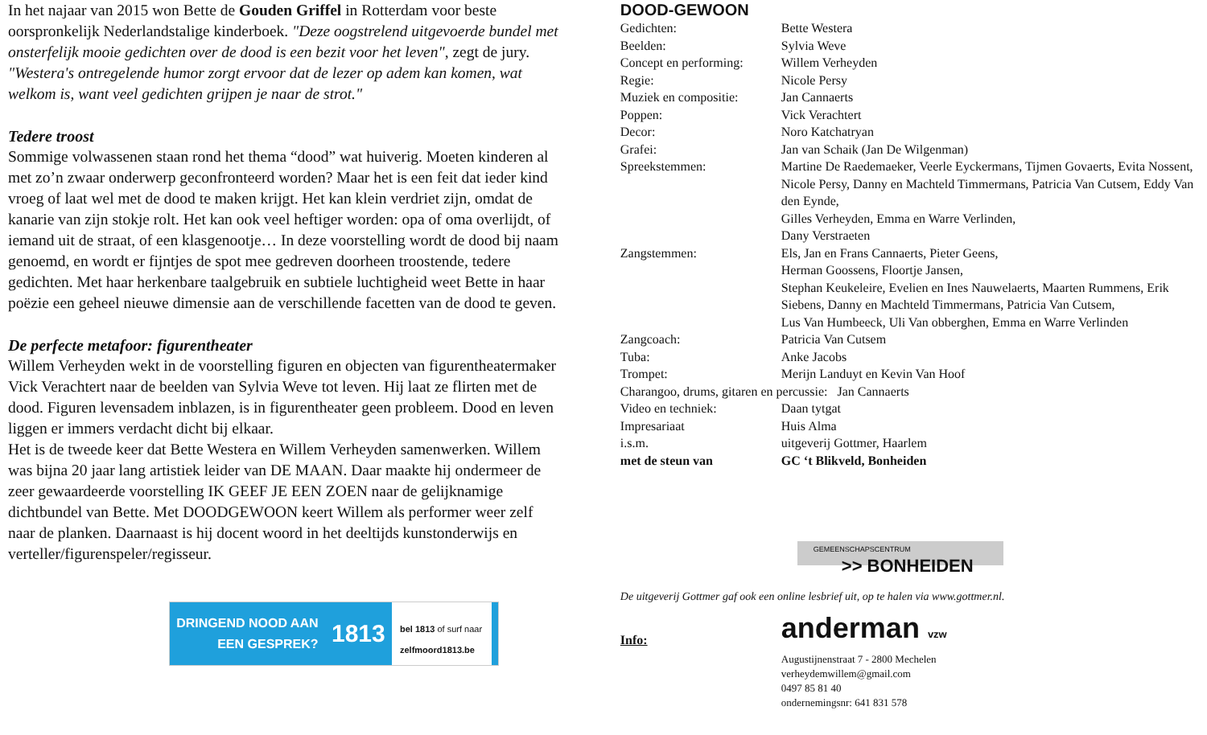In het najaar van 2015 won Bette de Gouden Griffel in Rotterdam voor beste oorspronkelijk Nederlandstalige kinderboek. "Deze oogstrelend uitgevoerde bundel met onsterfelijk mooie gedichten over de dood is een bezit voor het leven", zegt de jury. "Westera's ontregelende humor zorgt ervoor dat de lezer op adem kan komen, wat welkom is, want veel gedichten grijpen je naar de strot."
Tedere troost
Sommige volwassenen staan rond het thema “dood” wat huiverig. Moeten kinderen al met zo’n zwaar onderwerp geconfronteerd worden? Maar het is een feit dat ieder kind vroeg of laat wel met de dood te maken krijgt. Het kan klein verdriet zijn, omdat de kanarie van zijn stokje rolt. Het kan ook veel heftiger worden: opa of oma overlijdt, of iemand uit de straat, of een klasgenootje… In deze voorstelling wordt de dood bij naam genoemd, en wordt er fijntjes de spot mee gedreven doorheen troostende, tedere gedichten. Met haar herkenbare taalgebruik en subtiele luchtigheid weet Bette in haar poëzie een geheel nieuwe dimensie aan de verschillende facetten van de dood te geven.
De perfecte metafoor: figurentheater
Willem Verheyden wekt in de voorstelling figuren en objecten van figurentheatermaker Vick Verachtert naar de beelden van Sylvia Weve tot leven. Hij laat ze flirten met de dood. Figuren levensadem inblazen, is in figurentheater geen probleem. Dood en leven liggen er immers verdacht dicht bij elkaar.
Het is de tweede keer dat Bette Westera en Willem Verheyden samenwerken. Willem was bijna 20 jaar lang artistiek leider van DE MAAN. Daar maakte hij ondermeer de zeer gewaardeerde voorstelling IK GEEF JE EEN ZOEN naar de gelijknamige dichtbundel van Bette. Met DOODGEWOON keert Willem als performer weer zelf naar de planken. Daarnaast is hij docent woord in het deeltijds kunstonderwijs en verteller/figurenspeler/regisseur.
DRINGEND NOOD AAN
EEN GESPREK? 1813
bel 1813 of surf naar
zelfmoord1813.be
DOOD-GEWOON
| Gedichten: | Bette Westera |
| Beelden: | Sylvia Weve |
| Concept en performing: | Willem Verheyden |
| Regie: | Nicole Persy |
| Muziek en compositie: | Jan Cannaerts |
| Poppen: | Vick Verachtert |
| Decor: | Noro Katchatryan |
| Grafei: | Jan van Schaik (Jan De Wilgenman) |
| Spreekstemmen: | Martine De Raedemaeker, Veerle Eyckermans, Tijmen Govaerts, Evita Nossent, Nicole Persy, Danny en Machteld Timmermans, Patricia Van Cutsem, Eddy Van den Eynde, Gilles Verheyden, Emma en Warre Verlinden, Dany Verstraeten |
| Zangstemmen: | Els, Jan en Frans Cannaerts, Pieter Geens, Herman Goossens, Floortje Jansen, Stephan Keukeleire, Evelien en Ines Nauwelaerts, Maarten Rummens, Erik Siebens, Danny en Machteld Timmermans, Patricia Van Cutsem, Lus Van Humbeeck, Uli Van obberghen, Emma en Warre Verlinden |
| Zangcoach: | Patricia Van Cutsem |
| Tuba: | Anke Jacobs |
| Trompet: | Merijn Landuyt en Kevin Van Hoof |
| Charangoo, drums, gitaren en percussie: Jan Cannaerts | |
| Video en techniek: | Daan tytgat |
| Impresariaat | Huis Alma |
| i.s.m. | uitgeverij Gottmer, Haarlem |
| met de steun van | GC ‘t Blikveld, Bonheiden |
GEMEENSCHAPSCENTRUM
>> BONHEIDEN
De uitgeverij Gottmer gaf ook een online lesbrief uit, op te halen via www.gottmer.nl.
Info:
anderman vzw
Augustijnenstraat 7 - 2800 Mechelen
verheydemwillem@gmail.com
0497 85 81 40
ondernemingsnr: 641 831 578